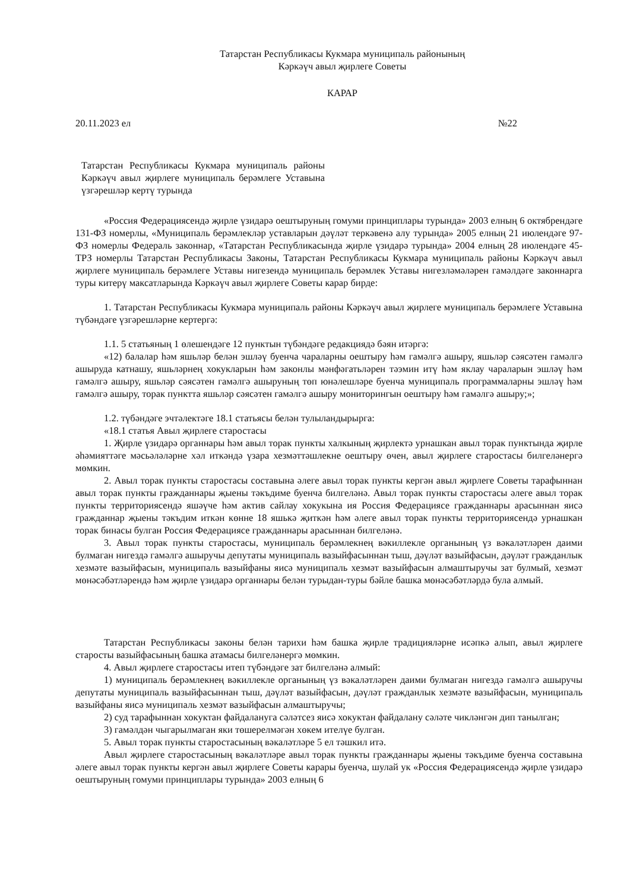Татарстан Республикасы Кукмара муниципаль районының
Кәркәүч авыл җирлеге Советы
КАРАР
20.11.2023 ел №22
Татарстан Республикасы Кукмара муниципаль районы Кәркәүч авыл җирлеге муниципаль берәмлеге Уставына үзгәрешләр кертү турында
«Россия Федерациясендә җирле үзидарә оештыруның гомуми принциплары турында» 2003 елның 6 октябрендәге 131-ФЗ номерлы, «Муниципаль берәмлекләр уставларын дәүләт теркәвенә алу турында» 2005 елның 21 июлендәге 97-ФЗ номерлы Федераль законнар, «Татарстан Республикасында җирле үзидарә турында» 2004 елның 28 июлендәге 45-ТРЗ номерлы Татарстан Республикасы Законы, Татарстан Республикасы Кукмара муниципаль районы Кәркәүч авыл җирлеге муниципаль берәмлеге Уставы нигезендә муниципаль берәмлек Уставы нигезләмәләрен гамәлдәге законнарга туры китерү максатларында Кәркәүч авыл җирлеге Советы карар бирде:
1. Татарстан Республикасы Кукмара муниципаль районы Кәркәүч авыл җирлеге муниципаль берәмлеге Уставына түбәндәге үзгәрешләрне кертергә:
1.1. 5 статьяның 1 өлешендәге 12 пунктын түбәндәге редакциядә бәян итәргә:
«12) балалар һәм яшьләр белән эшләү буенча чараларны оештыру һәм гамәлгә ашыру, яшьләр сәясәтен гамәлгә ашыруда катнашу, яшьләрнең хокукларын һәм законлы мәнфәгатьләрен тәэмин итү һәм яклау чараларын эшләү һәм гамәлгә ашыру, яшьләр сәясәтен гамәлгә ашыруның төп юнәлешләре буенча муниципаль программаларны эшләү һәм гамәлгә ашыру, торак пунктта яшьләр сәясәтен гамәлгә ашыру мониторингын оештыру һәм гамәлгә ашыру;»;
1.2. түбәндәге эчтәлектәге 18.1 статьясы белән тулыландырырга:
«18.1 статья Авыл җирлеге старостасы
1. Җирле үзидарә органнары һәм авыл торак пункты халкының җирлектә урнашкан авыл торак пунктында җирле әһәмияттәге мәсьәләләрне хәл иткәндә үзара хезмәттәшлекне оештыру өчен, авыл җирлеге старостасы билгеләнергә мөмкин.
2. Авыл торак пункты старостасы составына әлеге авыл торак пункты кергән авыл җирлеге Советы тарафыннан авыл торак пункты гражданнары җыены тәкъдиме буенча билгеләнә. Авыл торак пункты старостасы әлеге авыл торак пункты территориясендә яшәүче һәм актив сайлау хокукына ия Россия Федерациясе гражданнары арасыннан яисә гражданнар җыены тәкъдим иткән көнне 18 яшькә җиткән һәм әлеге авыл торак пункты территориясендә урнашкан торак бинасы булган Россия Федерациясе гражданнары арасыннан билгеләнә.
3. Авыл торак пункты старостасы, муниципаль берәмлекнең вәкиллекле органының үз вәкаләтләрен даими булмаган нигездә гамәлгә ашыручы депутаты муниципаль вазыйфасыннан тыш, дәүләт вазыйфасын, дәүләт гражданлык хезмәте вазыйфасын, муниципаль вазыйфаны яисә муниципаль хезмәт вазыйфасын алмаштыручы зат булмый, хезмәт мөнәсәбәтләрендә һәм җирле үзидарә органнары белән турыдан-туры бәйле башка мөнәсәбәтләрдә була алмый.
Татарстан Республикасы законы белән тарихи һәм башка җирле традицияләрне исәпкә алып, авыл җирлеге старосты вазыйфасының башка атамасы билгеләнергә мөмкин.
4. Авыл җирлеге старостасы итеп түбәндәге зат билгеләнә алмый:
1) муниципаль берәмлекнең вәкиллекле органының үз вәкаләтләрен даими булмаган нигездә гамәлгә ашыручы депутаты муниципаль вазыйфасыннан тыш, дәүләт вазыйфасын, дәүләт гражданлык хезмәте вазыйфасын, муниципаль вазыйфаны яисә муниципаль хезмәт вазыйфасын алмаштыручы;
2) суд тарафыннан хокуктан файдалануга сәләтсез яисә хокуктан файдалану сәләте чикләнгән дип танылган;
3) гамәлдән чыгарылмаган яки төшерелмәгән хөкем ителүе булган.
5. Авыл торак пункты старостасының вәкаләтләре 5 ел тәшкил итә.
Авыл җирлеге старостасының вәкаләтләре авыл торак пункты гражданнары җыены тәкъдиме буенча составына әлеге авыл торак пункты кергән авыл җирлеге Советы карары буенча, шулай ук «Россия Федерациясендә җирле үзидарә оештыруның гомуми принциплары турында» 2003 елның 6